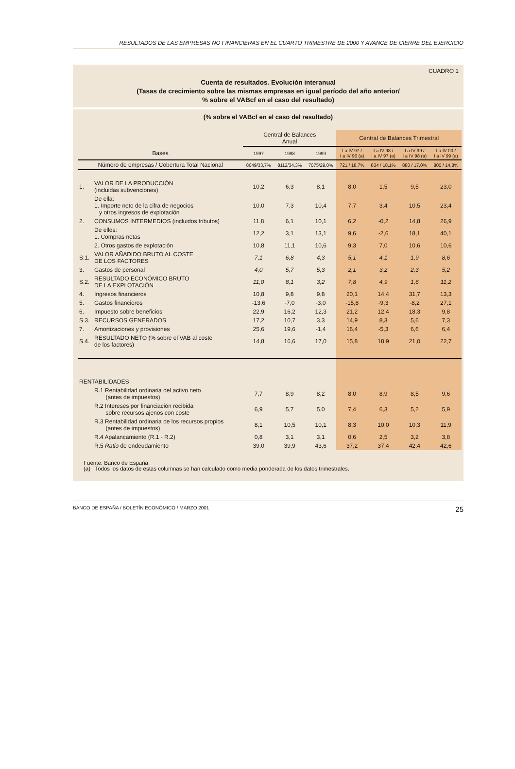RESULTADOS DE LAS EMPRESAS NO FINANCIERAS EN EL CUARTO TRIMESTRE DE 2000 Y AVANCE DE CIERRE DEL EJERCICIO
CUADRO 1
Cuenta de resultados. Evolución interanual
(Tasas de crecimiento sobre las mismas empresas en igual período del año anterior/
% sobre el VABcf en el caso del resultado)
(% sobre el VABcf en el caso del resultado)
| | | Central de Balances Anual | | | Central de Balances Trimestral | | | |
| --- | --- | --- | --- | --- | --- | --- | --- | --- |
| Bases | | 1997 | 1998 | 1999 | I a IV 97 / I a IV 96 (a) | I a IV 98 / I a IV 97 (a) | I a IV 99 / I a IV 98 (a) | I a IV 00 / I a IV 99 (a) |
| Número de empresas / Cobertura Total Nacional | | 8049/33,7% | 8112/34,3% | 7075/29,0% | 721 / 18,7% | 834 / 18,1% | 880 / 17,0% | 800 / 14,8% |
| 1. | VALOR DE LA PRODUCCIÓN (incluidas subvenciones) | 10,2 | 6,3 | 8,1 | 8,0 | 1,5 | 9,5 | 23,0 |
| | De ella: 1. Importe neto de la cifra de negocios y otros ingresos de explotación | 10,0 | 7,3 | 10,4 | 7,7 | 3,4 | 10,5 | 23,4 |
| 2. | CONSUMOS INTERMEDIOS (incluidos tributos) | 11,8 | 6,1 | 10,1 | 6,2 | -0,2 | 14,8 | 26,9 |
| | De ellos: 1. Compras netas | 12,2 | 3,1 | 13,1 | 9,6 | -2,6 | 18,1 | 40,1 |
| | 2. Otros gastos de explotación | 10,8 | 11,1 | 10,6 | 9,3 | 7,0 | 10,6 | 10,6 |
| S.1. | VALOR AÑADIDO BRUTO AL COSTE DE LOS FACTORES | 7,1 | 6,8 | 4,3 | 5,1 | 4,1 | 1,9 | 8,6 |
| 3. | Gastos de personal | 4,0 | 5,7 | 5,3 | 2,1 | 3,2 | 2,3 | 5,2 |
| S.2. | RESULTADO ECONÓMICO BRUTO DE LA EXPLOTACIÓN | 11,0 | 8,1 | 3,2 | 7,8 | 4,9 | 1,6 | 11,2 |
| 4. | Ingresos financieros | 10,8 | 9,8 | 9,8 | 20,1 | 14,4 | 31,7 | 13,3 |
| 5. | Gastos financieros | -13,6 | -7,0 | -3,0 | -15,8 | -9,3 | -8,2 | 27,1 |
| 6. | Impuesto sobre beneficios | 22,9 | 16,2 | 12,3 | 21,2 | 12,4 | 18,3 | 9,8 |
| S.3. | RECURSOS GENERADOS | 17,2 | 10,7 | 3,3 | 14,9 | 8,3 | 5,6 | 7,3 |
| 7. | Amortizaciones y provisiones | 25,6 | 19,6 | -1,4 | 16,4 | -5,3 | 6,6 | 6,4 |
| S.4. | RESULTADO NETO (% sobre el VAB al coste de los factores) | 14,8 | 16,6 | 17,0 | 15,8 | 18,9 | 21,0 | 22,7 |
| RENTABILIDADES | | | | | | | | |
| | R.1 Rentabilidad ordinaria del activo neto (antes de impuestos) | 7,7 | 8,9 | 8,2 | 8,0 | 8,9 | 8,5 | 9,6 |
| | R.2 Intereses por financiación recibida sobre recursos ajenos con coste | 6,9 | 5,7 | 5,0 | 7,4 | 6,3 | 5,2 | 5,9 |
| | R.3 Rentabilidad ordinaria de los recursos propios (antes de impuestos) | 8,1 | 10,5 | 10,1 | 8,3 | 10,0 | 10,3 | 11,9 |
| | R.4 Apalancamiento (R.1 - R.2) | 0,8 | 3,1 | 3,1 | 0,6 | 2,5 | 3,2 | 3,8 |
| | R.5 Ratio de endeudamiento | 39,0 | 39,9 | 43,6 | 37,2 | 37,4 | 42,4 | 42,6 |
Fuente: Banco de España.
(a) Todos los datos de estas columnas se han calculado como media ponderada de los datos trimestrales.
BANCO DE ESPAÑA / BOLETÍN ECONÓMICO / MARZO 2001 25